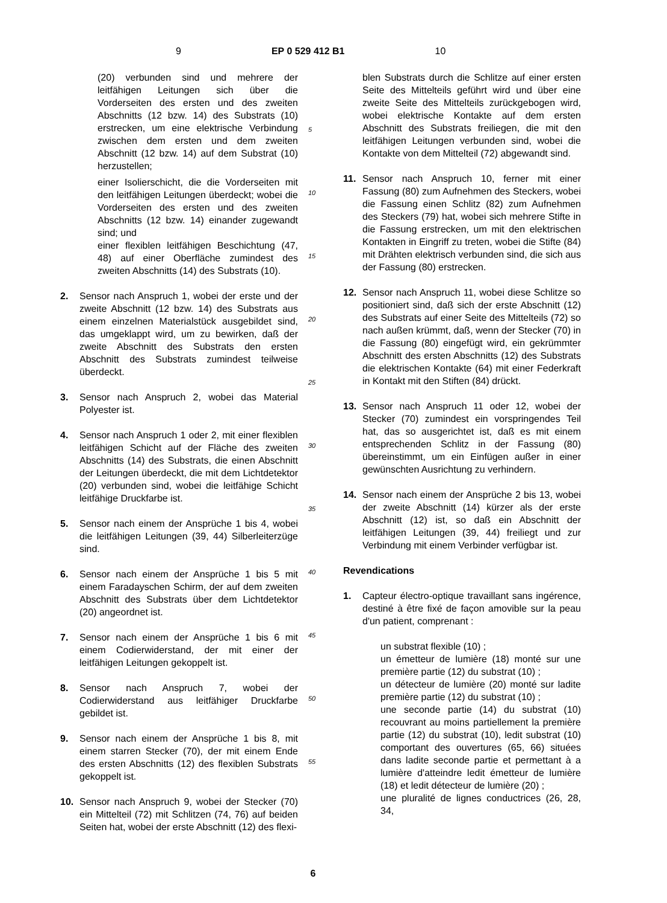9 EP 0 529 412 B1 10
(20) verbunden sind und mehrere der leitfähigen Leitungen sich über die Vorderseiten des ersten und des zweiten Abschnitts (12 bzw. 14) des Substrats (10) erstrecken, um eine elektrische Verbindung zwischen dem ersten und dem zweiten Abschnitt (12 bzw. 14) auf dem Substrat (10) herzustellen;
einer Isolierschicht, die die Vorderseiten mit den leitfähigen Leitungen überdeckt; wobei die Vorderseiten des ersten und des zweiten Abschnitts (12 bzw. 14) einander zugewandt sind; und
einer flexiblen leitfähigen Beschichtung (47, 48) auf einer Oberfläche zumindest des zweiten Abschnitts (14) des Substrats (10).
2. Sensor nach Anspruch 1, wobei der erste und der zweite Abschnitt (12 bzw. 14) des Substrats aus einem einzelnen Materialstück ausgebildet sind, das umgeklappt wird, um zu bewirken, daß der zweite Abschnitt des Substrats den ersten Abschnitt des Substrats zumindest teilweise überdeckt.
3. Sensor nach Anspruch 2, wobei das Material Polyester ist.
4. Sensor nach Anspruch 1 oder 2, mit einer flexiblen leitfähigen Schicht auf der Fläche des zweiten Abschnitts (14) des Substrats, die einen Abschnitt der Leitungen überdeckt, die mit dem Lichtdetektor (20) verbunden sind, wobei die leitfähige Schicht leitfähige Druckfarbe ist.
5. Sensor nach einem der Ansprüche 1 bis 4, wobei die leitfähigen Leitungen (39, 44) Silberleiterzüge sind.
6. Sensor nach einem der Ansprüche 1 bis 5 mit einem Faradayschen Schirm, der auf dem zweiten Abschnitt des Substrats über dem Lichtdetektor (20) angeordnet ist.
7. Sensor nach einem der Ansprüche 1 bis 6 mit einem Codierwiderstand, der mit einer der leitfähigen Leitungen gekoppelt ist.
8. Sensor nach Anspruch 7, wobei der Codierwiderstand aus leitfähiger Druckfarbe gebildet ist.
9. Sensor nach einem der Ansprüche 1 bis 8, mit einem starren Stecker (70), der mit einem Ende des ersten Abschnitts (12) des flexiblen Substrats gekoppelt ist.
10. Sensor nach Anspruch 9, wobei der Stecker (70) ein Mittelteil (72) mit Schlitzen (74, 76) auf beiden Seiten hat, wobei der erste Abschnitt (12) des flexi-
5
10
15
20
25
30
35
40
45
50
55
blen Substrats durch die Schlitze auf einer ersten Seite des Mittelteils geführt wird und über eine zweite Seite des Mittelteils zurückgebogen wird, wobei elektrische Kontakte auf dem ersten Abschnitt des Substrats freiliegen, die mit den leitfähigen Leitungen verbunden sind, wobei die Kontakte von dem Mittelteil (72) abgewandt sind.
11. Sensor nach Anspruch 10, ferner mit einer Fassung (80) zum Aufnehmen des Steckers, wobei die Fassung einen Schlitz (82) zum Aufnehmen des Steckers (79) hat, wobei sich mehrere Stifte in die Fassung erstrecken, um mit den elektrischen Kontakten in Eingriff zu treten, wobei die Stifte (84) mit Drähten elektrisch verbunden sind, die sich aus der Fassung (80) erstrecken.
12. Sensor nach Anspruch 11, wobei diese Schlitze so positioniert sind, daß sich der erste Abschnitt (12) des Substrats auf einer Seite des Mittelteils (72) so nach außen krümmt, daß, wenn der Stecker (70) in die Fassung (80) eingefügt wird, ein gekrümmter Abschnitt des ersten Abschnitts (12) des Substrats die elektrischen Kontakte (64) mit einer Federkraft in Kontakt mit den Stiften (84) drückt.
13. Sensor nach Anspruch 11 oder 12, wobei der Stecker (70) zumindest ein vorspringendes Teil hat, das so ausgerichtet ist, daß es mit einem entsprechenden Schlitz in der Fassung (80) übereinstimmt, um ein Einfügen außer in einer gewünschten Ausrichtung zu verhindern.
14. Sensor nach einem der Ansprüche 2 bis 13, wobei der zweite Abschnitt (14) kürzer als der erste Abschnitt (12) ist, so daß ein Abschnitt der leitfähigen Leitungen (39, 44) freiliegt und zur Verbindung mit einem Verbinder verfügbar ist.
Revendications
1. Capteur électro-optique travaillant sans ingérence, destiné à être fixé de façon amovible sur la peau d'un patient, comprenant :
un substrat flexible (10) ;
un émetteur de lumière (18) monté sur une première partie (12) du substrat (10) ;
un détecteur de lumière (20) monté sur ladite première partie (12) du substrat (10) ;
une seconde partie (14) du substrat (10) recouvrant au moins partiellement la première partie (12) du substrat (10), ledit substrat (10) comportant des ouvertures (65, 66) situées dans ladite seconde partie et permettant à a lumière d'atteindre ledit émetteur de lumière (18) et ledit détecteur de lumière (20) ;
une pluralité de lignes conductrices (26, 28, 34,
6